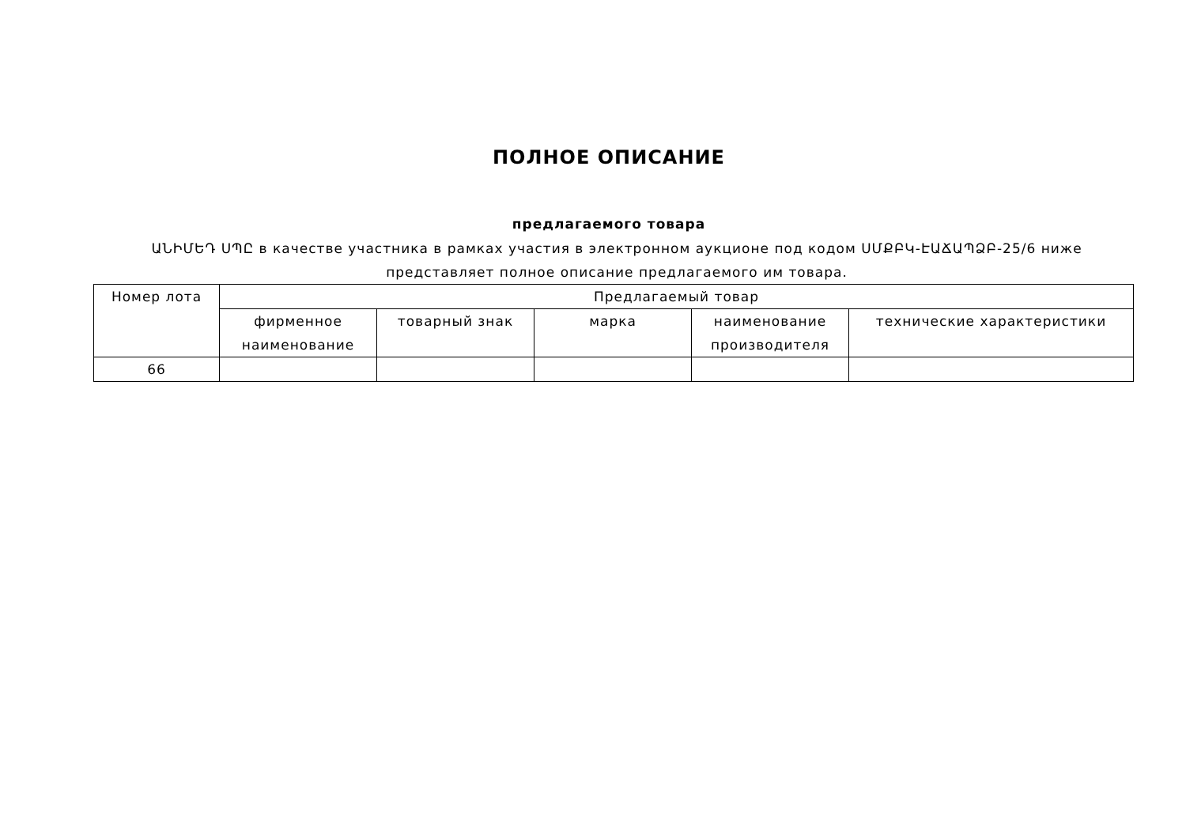ПОЛНОЕ ОПИСАНИЕ
предлагаемого товара
ԱՆԻՄԵԴ ՍՊԸ в качестве участника в рамках участия в электронном аукционе под кодом ՍՄՔԲԿ-ԷԱՃԱՊՁԲ-25/6 ниже представляет полное описание предлагаемого им товара.
| Номер лота | Предлагаемый товар | | | | |
| --- | --- | --- | --- | --- | --- |
| | фирменное наименование | товарный знак | марка | наименование производителя | технические характеристики |
| 66 | | | | | |